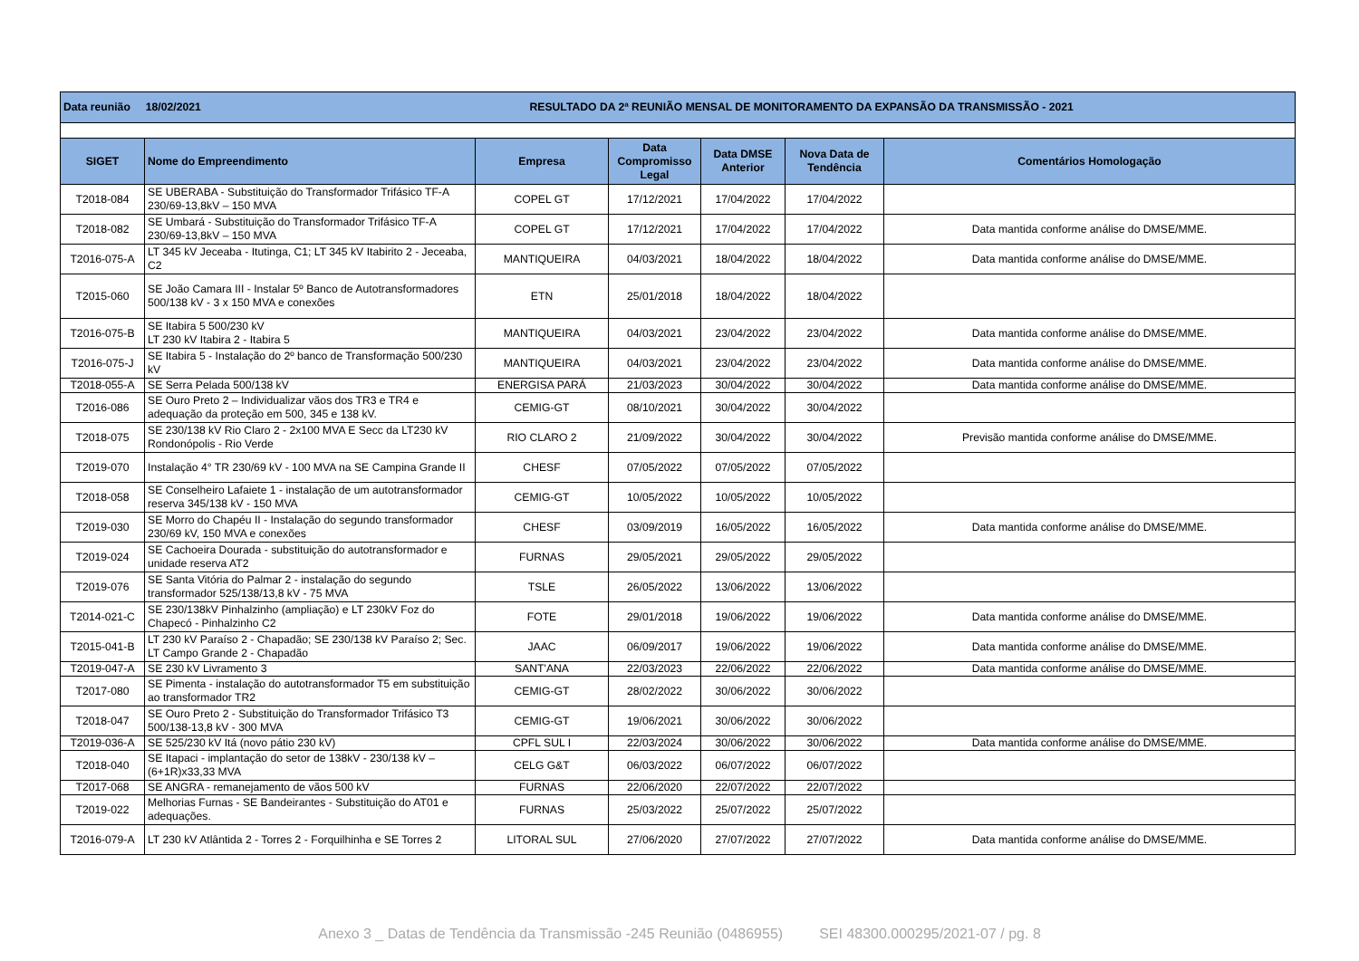| Data reunião 18/02/2021 | | RESULTADO DA 2ª REUNIÃO MENSAL DE MONITORAMENTO DA EXPANSÃO DA TRANSMISSÃO - 2021 | | | | |
| SIGET | Nome do Empreendimento | Empresa | Data Compromisso Legal | Data DMSE Anterior | Nova Data de Tendência | Comentários Homologação |
| T2018-084 | SE UBERABA - Substituição do Transformador Trifásico TF-A 230/69-13,8kV – 150 MVA | COPEL GT | 17/12/2021 | 17/04/2022 | 17/04/2022 | |
| T2018-082 | SE Umbará - Substituição do Transformador Trifásico TF-A 230/69-13,8kV – 150 MVA | COPEL GT | 17/12/2021 | 17/04/2022 | 17/04/2022 | Data mantida conforme análise do DMSE/MME. |
| T2016-075-A | LT 345 kV Jeceaba - Itutinga, C1; LT 345 kV Itabirito 2 - Jeceaba, C2 | MANTIQUEIRA | 04/03/2021 | 18/04/2022 | 18/04/2022 | Data mantida conforme análise do DMSE/MME. |
| T2015-060 | SE João Camara III - Instalar 5º Banco de Autotransformadores 500/138 kV - 3 x 150 MVA e conexões | ETN | 25/01/2018 | 18/04/2022 | 18/04/2022 | |
| T2016-075-B | SE Itabira 5 500/230 kV LT 230 kV Itabira 2 - Itabira 5 | MANTIQUEIRA | 04/03/2021 | 23/04/2022 | 23/04/2022 | Data mantida conforme análise do DMSE/MME. |
| T2016-075-J | SE Itabira 5 - Instalação do 2º banco de Transformação 500/230 kV | MANTIQUEIRA | 04/03/2021 | 23/04/2022 | 23/04/2022 | Data mantida conforme análise do DMSE/MME. |
| T2018-055-A | SE Serra Pelada 500/138 kV | ENERGISA PARÁ | 21/03/2023 | 30/04/2022 | 30/04/2022 | Data mantida conforme análise do DMSE/MME. |
| T2016-086 | SE Ouro Preto 2 – Individualizar vãos dos TR3 e TR4 e adequação da proteção em 500, 345 e 138 kV. | CEMIG-GT | 08/10/2021 | 30/04/2022 | 30/04/2022 | |
| T2018-075 | SE 230/138 kV Rio Claro 2 - 2x100 MVA E Secc da LT230 kV Rondonópolis - Rio Verde | RIO CLARO 2 | 21/09/2022 | 30/04/2022 | 30/04/2022 | Previsão mantida conforme análise do DMSE/MME. |
| T2019-070 | Instalação 4° TR 230/69 kV - 100 MVA na SE Campina Grande II | CHESF | 07/05/2022 | 07/05/2022 | 07/05/2022 | |
| T2018-058 | SE Conselheiro Lafaiete 1 - instalação de um autotransformador reserva 345/138 kV - 150 MVA | CEMIG-GT | 10/05/2022 | 10/05/2022 | 10/05/2022 | |
| T2019-030 | SE Morro do Chapéu II - Instalação do segundo transformador 230/69 kV, 150 MVA e conexões | CHESF | 03/09/2019 | 16/05/2022 | 16/05/2022 | Data mantida conforme análise do DMSE/MME. |
| T2019-024 | SE Cachoeira Dourada - substituição do autotransformador e unidade reserva AT2 | FURNAS | 29/05/2021 | 29/05/2022 | 29/05/2022 | |
| T2019-076 | SE Santa Vitória do Palmar 2 - instalação do segundo transformador 525/138/13,8 kV - 75 MVA | TSLE | 26/05/2022 | 13/06/2022 | 13/06/2022 | |
| T2014-021-C | SE 230/138kV Pinhalzinho (ampliação) e LT 230kV Foz do Chapecó - Pinhalzinho C2 | FOTE | 29/01/2018 | 19/06/2022 | 19/06/2022 | Data mantida conforme análise do DMSE/MME. |
| T2015-041-B | LT 230 kV Paraíso 2 - Chapadão; SE 230/138 kV Paraíso 2; Sec. LT Campo Grande 2 - Chapadão | JAAC | 06/09/2017 | 19/06/2022 | 19/06/2022 | Data mantida conforme análise do DMSE/MME. |
| T2019-047-A | SE 230 kV Livramento 3 | SANT'ANA | 22/03/2023 | 22/06/2022 | 22/06/2022 | Data mantida conforme análise do DMSE/MME. |
| T2017-080 | SE Pimenta - instalação do autotransformador T5 em substituição ao transformador TR2 | CEMIG-GT | 28/02/2022 | 30/06/2022 | 30/06/2022 | |
| T2018-047 | SE Ouro Preto 2 - Substituição do Transformador Trifásico T3 500/138-13,8 kV - 300 MVA | CEMIG-GT | 19/06/2021 | 30/06/2022 | 30/06/2022 | |
| T2019-036-A | SE 525/230 kV Itá (novo pátio 230 kV) | CPFL SUL I | 22/03/2024 | 30/06/2022 | 30/06/2022 | Data mantida conforme análise do DMSE/MME. |
| T2018-040 | SE Itapaci - implantação do setor de 138kV - 230/138 kV – (6+1R)x33,33 MVA | CELG G&T | 06/03/2022 | 06/07/2022 | 06/07/2022 | |
| T2017-068 | SE ANGRA - remanejamento de vãos 500 kV | FURNAS | 22/06/2020 | 22/07/2022 | 22/07/2022 | |
| T2019-022 | Melhorias Furnas - SE Bandeirantes - Substituição do AT01 e adequações. | FURNAS | 25/03/2022 | 25/07/2022 | 25/07/2022 | |
| T2016-079-A | LT 230 kV Atlântida 2 - Torres 2 - Forquilhinha e SE Torres 2 | LITORAL SUL | 27/06/2020 | 27/07/2022 | 27/07/2022 | Data mantida conforme análise do DMSE/MME. |
Anexo 3 _ Datas de Tendência da Transmissão -245 Reunião (0486955) SEI 48300.000295/2021-07 / pg. 8